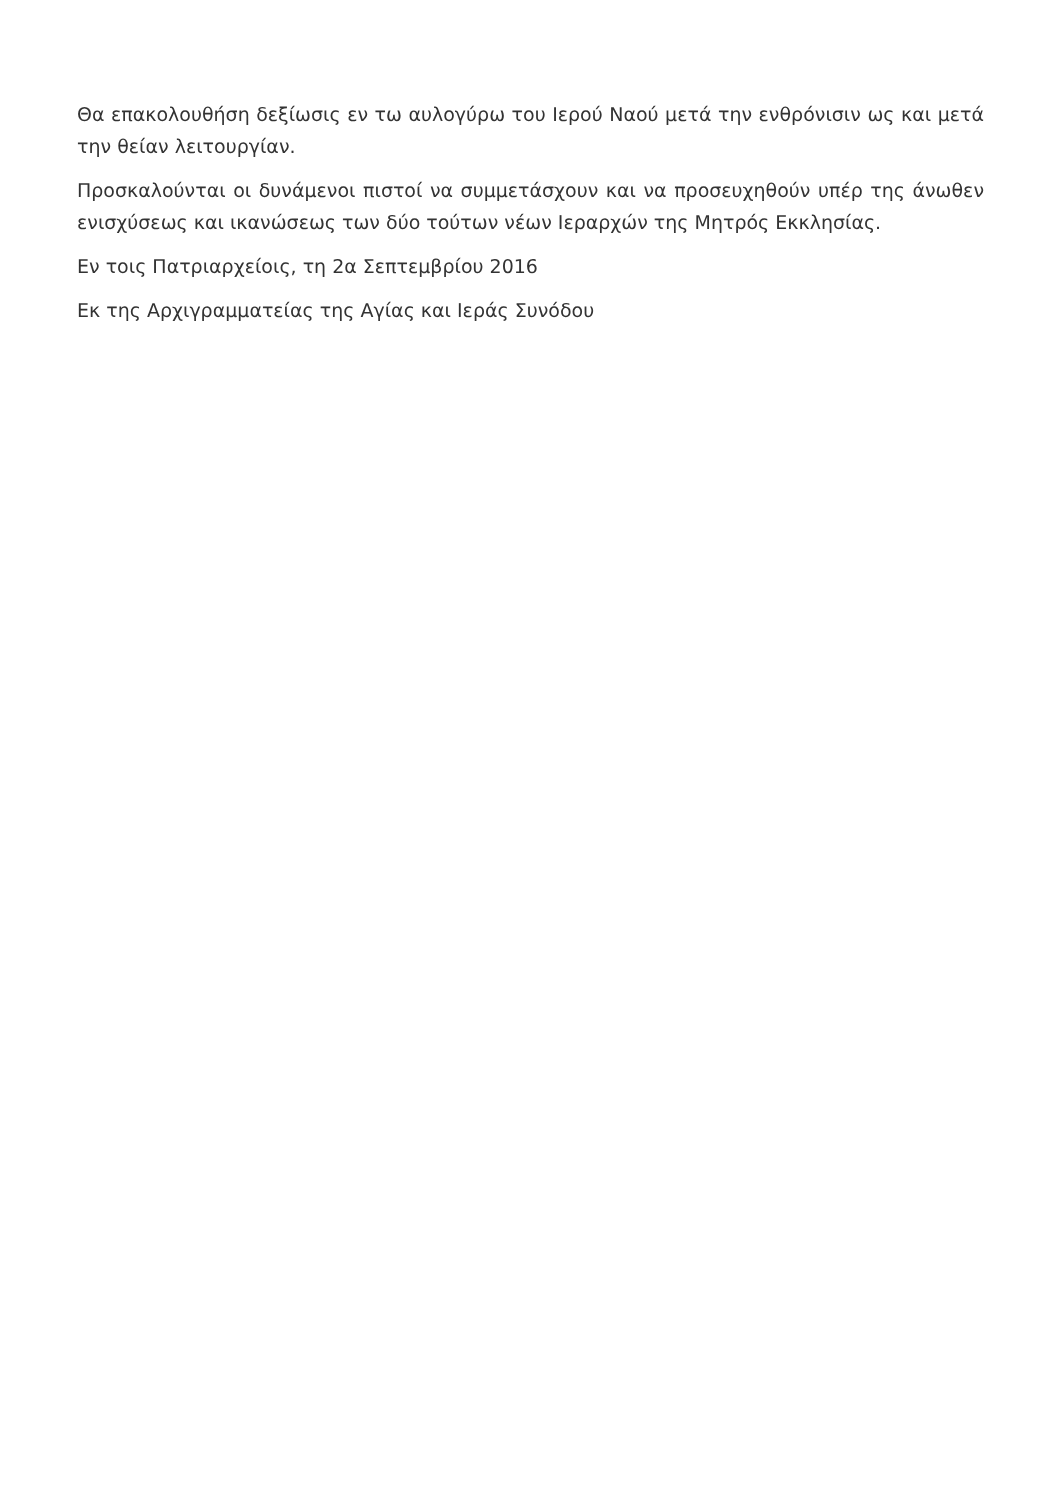Θα επακολουθήση δεξίωσις εν τω αυλογύρω του Ιερού Ναού μετά την ενθρόνισιν ως και μετά την θείαν λειτουργίαν.
Προσκαλούνται οι δυνάμενοι πιστοί να συμμετάσχουν και να προσευχηθούν υπέρ της άνωθεν ενισχύσεως και ικανώσεως των δύο τούτων νέων Ιεραρχών της Μητρός Εκκλησίας.
Εν τοις Πατριαρχείοις, τη 2α Σεπτεμβρίου 2016
Εκ της Αρχιγραμματείας της Αγίας και Ιεράς Συνόδου